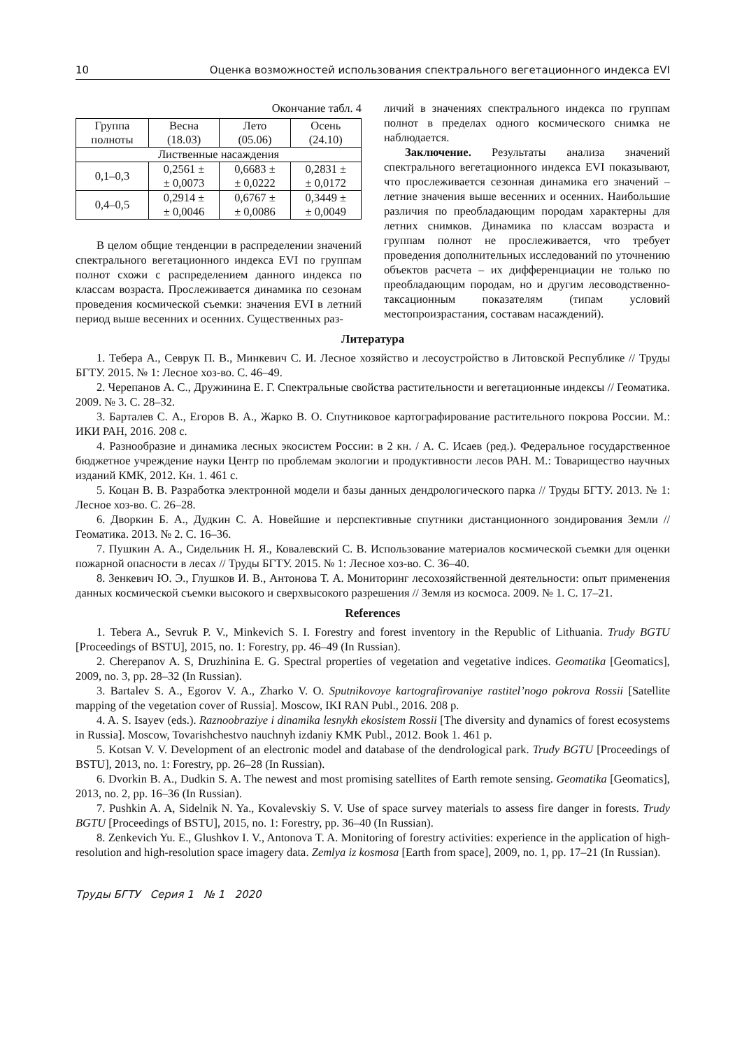10 Оценка возможностей использования спектрального вегетационного индекса EVI
Окончание табл. 4
| Группа полноты | Весна (18.03) | Лето (05.06) | Осень (24.10) |
| Лиственные насаждения | | | |
| 0,1–0,3 | 0,2561 ± ± 0,0073 | 0,6683 ± ± 0,0222 | 0,2831 ± ± 0,0172 |
| 0,4–0,5 | 0,2914 ± ± 0,0046 | 0,6767 ± ± 0,0086 | 0,3449 ± ± 0,0049 |
В целом общие тенденции в распределении значений спектрального вегетационного индекса EVI по группам полнот схожи с распределением данного индекса по классам возраста. Прослеживается динамика по сезонам проведения космической съемки: значения EVI в летний период выше весенних и осенних. Существенных раз-
личий в значениях спектрального индекса по группам полнот в пределах одного космического снимка не наблюдается.
Заключение. Результаты анализа значений спектрального вегетационного индекса EVI показывают, что прослеживается сезонная динамика его значений – летние значения выше весенних и осенних. Наибольшие различия по преобладающим породам характерны для летних снимков. Динамика по классам возраста и группам полнот не прослеживается, что требует проведения дополнительных исследований по уточнению объектов расчета – их дифференциации не только по преобладающим породам, но и другим лесоводственно-таксационным показателям (типам условий местопроизрастания, составам насаждений).
Литература
1. Тебера А., Севрук П. В., Минкевич С. И. Лесное хозяйство и лесоустройство в Литовской Республике // Труды БГТУ. 2015. № 1: Лесное хоз-во. С. 46–49.
2. Черепанов А. С., Дружинина Е. Г. Спектральные свойства растительности и вегетационные индексы // Геоматика. 2009. № 3. С. 28–32.
3. Барталев С. А., Егоров В. А., Жарко В. О. Спутниковое картографирование растительного покрова России. М.: ИКИ РАН, 2016. 208 с.
4. Разнообразие и динамика лесных экосистем России: в 2 кн. / А. С. Исаев (ред.). Федеральное государственное бюджетное учреждение науки Центр по проблемам экологии и продуктивности лесов РАН. М.: Товарищество научных изданий КМК, 2012. Кн. 1. 461 с.
5. Коцан В. В. Разработка электронной модели и базы данных дендрологического парка // Труды БГТУ. 2013. № 1: Лесное хоз-во. С. 26–28.
6. Дворкин Б. А., Дудкин С. А. Новейшие и перспективные спутники дистанционного зондирования Земли // Геоматика. 2013. № 2. С. 16–36.
7. Пушкин А. А., Сидельник Н. Я., Ковалевский С. В. Использование материалов космической съемки для оценки пожарной опасности в лесах // Труды БГТУ. 2015. № 1: Лесное хоз-во. С. 36–40.
8. Зенкевич Ю. Э., Глушков И. В., Антонова Т. А. Мониторинг лесохозяйственной деятельности: опыт применения данных космической съемки высокого и сверхвысокого разрешения // Земля из космоса. 2009. № 1. С. 17–21.
References
1. Tebera A., Sevruk P. V., Minkevich S. I. Forestry and forest inventory in the Republic of Lithuania. Trudy BGTU [Proceedings of BSTU], 2015, no. 1: Forestry, pp. 46–49 (In Russian).
2. Cherepanov A. S, Druzhinina E. G. Spectral properties of vegetation and vegetative indices. Geomatika [Geomatics], 2009, no. 3, pp. 28–32 (In Russian).
3. Bartalev S. A., Egorov V. A., Zharko V. O. Sputnikovoye kartografirovaniye rastitel’nogo pokrova Rossii [Satellite mapping of the vegetation cover of Russia]. Moscow, IKI RAN Publ., 2016. 208 p.
4. A. S. Isayev (eds.). Raznoobraziye i dinamika lesnykh ekosistem Rossii [The diversity and dynamics of forest ecosystems in Russia]. Moscow, Tovarishchestvo nauchnyh izdaniy KMK Publ., 2012. Book 1. 461 p.
5. Kotsan V. V. Development of an electronic model and database of the dendrological park. Trudy BGTU [Proceedings of BSTU], 2013, no. 1: Forestry, pp. 26–28 (In Russian).
6. Dvorkin B. A., Dudkin S. A. The newest and most promising satellites of Earth remote sensing. Geomatika [Geomatics], 2013, no. 2, pp. 16–36 (In Russian).
7. Pushkin A. A, Sidelnik N. Ya., Kovalevskiy S. V. Use of space survey materials to assess fire danger in forests. Trudy BGTU [Proceedings of BSTU], 2015, no. 1: Forestry, pp. 36–40 (In Russian).
8. Zenkevich Yu. E., Glushkov I. V., Antonova T. A. Monitoring of forestry activities: experience in the application of high-resolution and high-resolution space imagery data. Zemlya iz kosmosa [Earth from space], 2009, no. 1, pp. 17–21 (In Russian).
Труды БГТУ Серия 1 № 1 2020